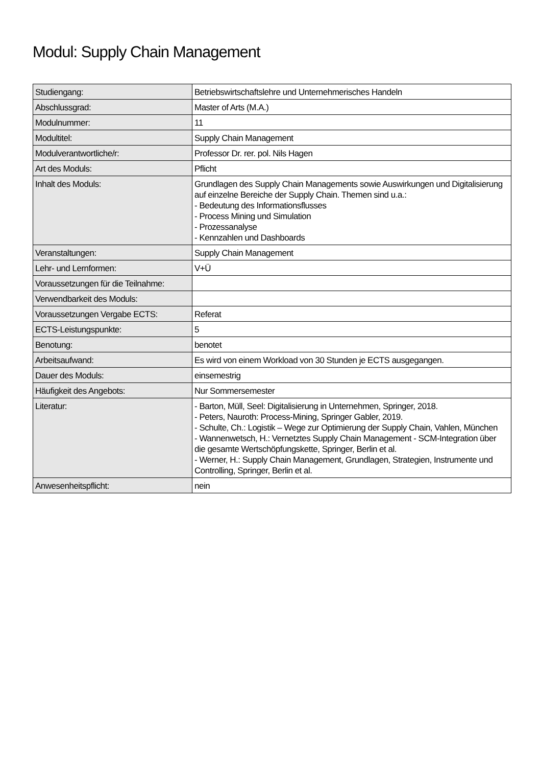Modul: Supply Chain Management
| Studiengang: | Betriebswirtschaftslehre und Unternehmerisches Handeln |
| Abschlussgrad: | Master of Arts (M.A.) |
| Modulnummer: | 11 |
| Modultitel: | Supply Chain Management |
| Modulverantwortliche/r: | Professor Dr. rer. pol. Nils Hagen |
| Art des Moduls: | Pflicht |
| Inhalt des Moduls: | Grundlagen des Supply Chain Managements sowie Auswirkungen und Digitalisierung auf einzelne Bereiche der Supply Chain. Themen sind u.a.: - Bedeutung des Informationsflusses - Process Mining und Simulation - Prozessanalyse - Kennzahlen und Dashboards |
| Veranstaltungen: | Supply Chain Management |
| Lehr- und Lernformen: | V+Ü |
| Voraussetzungen für die Teilnahme: | |
| Verwendbarkeit des Moduls: | |
| Voraussetzungen Vergabe ECTS: | Referat |
| ECTS-Leistungspunkte: | 5 |
| Benotung: | benotet |
| Arbeitsaufwand: | Es wird von einem Workload von 30 Stunden je ECTS ausgegangen. |
| Dauer des Moduls: | einsemestrig |
| Häufigkeit des Angebots: | Nur Sommersemester |
| Literatur: | - Barton, Müll, Seel: Digitalisierung in Unternehmen, Springer, 2018. - Peters, Nauroth: Process-Mining, Springer Gabler, 2019. - Schulte, Ch.: Logistik – Wege zur Optimierung der Supply Chain, Vahlen, München - Wannenwetsch, H.: Vernetztes Supply Chain Management - SCM-Integration über die gesamte Wertschöpfungskette, Springer, Berlin et al. - Werner, H.: Supply Chain Management, Grundlagen, Strategien, Instrumente und Controlling, Springer, Berlin et al. |
| Anwesenheitspflicht: | nein |